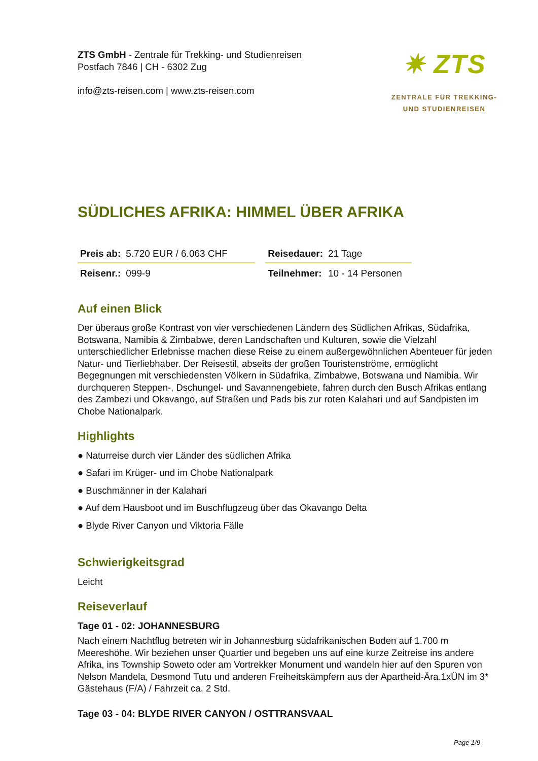ZTS GmbH - Zentrale für Trekking- und Studienreisen
Postfach 7846 | CH - 6302 Zug
info@zts-reisen.com | www.zts-reisen.com
✷ ZTS
ZENTRALE FÜR TREKKING-
UND STUDIENREISEN
SÜDLICHES AFRIKA: HIMMEL ÜBER AFRIKA
| Preis ab: | 5.720 EUR / 6.063 CHF | | Reisedauer: | 21 Tage |
| Reisenr.: | 099-9 | | Teilnehmer: | 10 - 14 Personen |
Auf einen Blick
Der überaus große Kontrast von vier verschiedenen Ländern des Südlichen Afrikas, Südafrika, Botswana, Namibia & Zimbabwe, deren Landschaften und Kulturen, sowie die Vielzahl unterschiedlicher Erlebnisse machen diese Reise zu einem außergewöhnlichen Abenteuer für jeden Natur- und Tierliebhaber. Der Reisestil, abseits der großen Touristenströme, ermöglicht Begegnungen mit verschiedensten Völkern in Südafrika, Zimbabwe, Botswana und Namibia. Wir durchqueren Steppen-, Dschungel- und Savannengebiete, fahren durch den Busch Afrikas entlang des Zambezi und Okavango, auf Straßen und Pads bis zur roten Kalahari und auf Sandpisten im Chobe Nationalpark.
Highlights
● Naturreise durch vier Länder des südlichen Afrika
● Safari im Krüger- und im Chobe Nationalpark
● Buschmänner in der Kalahari
● Auf dem Hausboot und im Buschflugzeug über das Okavango Delta
● Blyde River Canyon und Viktoria Fälle
Schwierigkeitsgrad
Leicht
Reiseverlauf
Tage 01 - 02: JOHANNESBURG
Nach einem Nachtflug betreten wir in Johannesburg südafrikanischen Boden auf 1.700 m Meereshöhe. Wir beziehen unser Quartier und begeben uns auf eine kurze Zeitreise ins andere Afrika, ins Township Soweto oder am Vortrekker Monument und wandeln hier auf den Spuren von Nelson Mandela, Desmond Tutu und anderen Freiheitskämpfern aus der Apartheid-Ära.1xÜN im 3* Gästehaus (F/A) / Fahrzeit ca. 2 Std.
Tage 03 - 04: BLYDE RIVER CANYON / OSTTRANSVAAL
Page 1/9